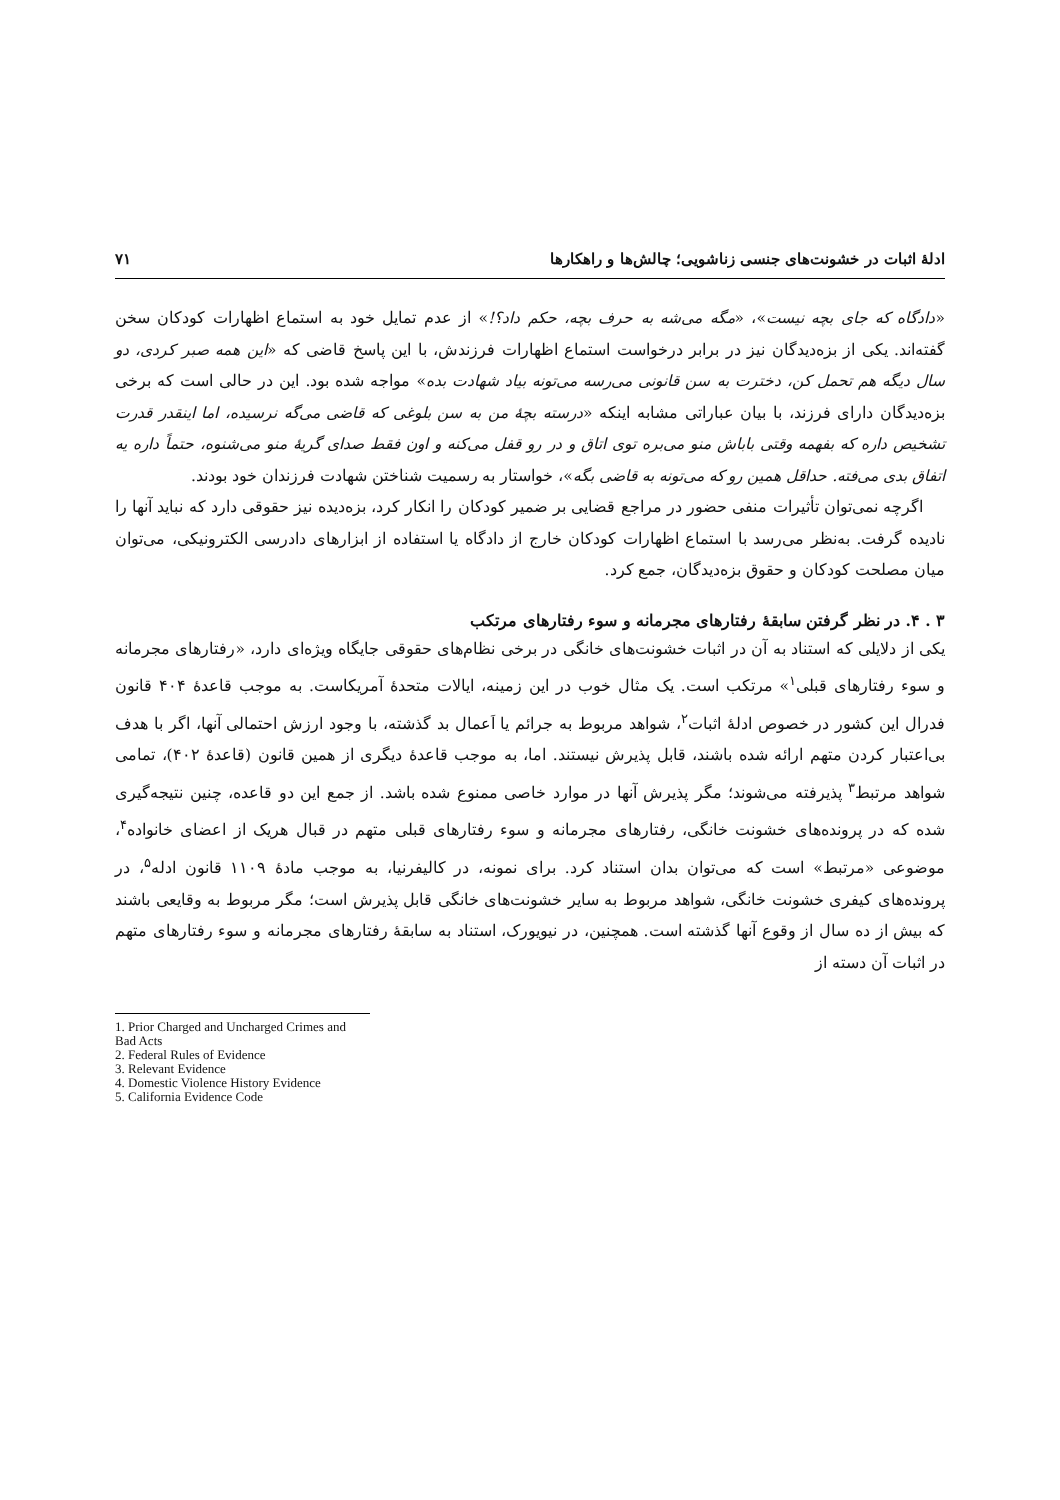ادلهٔ اثبات در خشونت‌های جنسی زناشویی؛ چالش‌ها و راهکارها ۷۱
«دادگاه که جای بچه نیست»، «مگه می‌شه به حرف بچه، حکم داد؟!» از عدم تمایل خود به استماع اظهارات کودکان سخن گفته‌اند. یکی از بزه‌دیدگان نیز در برابر درخواست استماع اظهارات فرزندش، با این پاسخ قاضی که «این همه صبر کردی، دو سال دیگه هم تحمل کن، دخترت به سن قانونی می‌رسه می‌تونه بیاد شهادت بده» مواجه شده بود. این در حالی است که برخی بزه‌دیدگان دارای فرزند، با بیان عباراتی مشابه اینکه «درسته بچهٔ من به سن بلوغی که قاضی می‌گه نرسیده، اما اینقدر قدرت تشخیص داره که بفهمه وقتی باباش منو می‌بره توی اتاق و در رو قفل می‌کنه و اون فقط صدای گریهٔ منو می‌شنوه، حتماً داره یه اتفاق بدی می‌فته. حداقل همین رو که می‌تونه به قاضی بگه»، خواستار به رسمیت شناختن شهادت فرزندان خود بودند.
اگرچه نمی‌توان تأثیرات منفی حضور در مراجع قضایی بر ضمیر کودکان را انکار کرد، بزه‌دیده نیز حقوقی دارد که نباید آنها را نادیده گرفت. به‌نظر می‌رسد با استماع اظهارات کودکان خارج از دادگاه یا استفاده از ابزارهای دادرسی الکترونیکی، می‌توان میان مصلحت کودکان و حقوق بزه‌دیدگان، جمع کرد.
۳ . ۴. در نظر گرفتن سابقهٔ رفتارهای مجرمانه و سوء رفتارهای مرتکب
یکی از دلایلی که استناد به آن در اثبات خشونت‌های خانگی در برخی نظام‌های حقوقی جایگاه ویژه‌ای دارد، «رفتارهای مجرمانه و سوء رفتارهای قبلی<sup>۱</sup>» مرتکب است. یک مثال خوب در این زمینه، ایالات متحدهٔ آمریکاست. به موجب قاعدهٔ ۴۰۴ قانون فدرال این کشور در خصوص ادلهٔ اثبات<sup>۲</sup>، شواهد مربوط به جرائم یا اَعمال بد گذشته، با وجود ارزش احتمالی آنها، اگر با هدف بی‌اعتبار کردن متهم ارائه شده باشند، قابل پذیرش نیستند. اما، به موجب قاعدهٔ دیگری از همین قانون (قاعدهٔ ۴۰۲)، تمامی شواهد مرتبط<sup>۳</sup> پذیرفته می‌شوند؛ مگر پذیرش آنها در موارد خاصی ممنوع شده باشد. از جمع این دو قاعده، چنین نتیجه‌گیری شده که در پرونده‌های خشونت خانگی، رفتارهای مجرمانه و سوء رفتارهای قبلی متهم در قبال هریک از اعضای خانواده<sup>۴</sup>، موضوعی «مرتبط» است که می‌توان بدان استناد کرد. برای نمونه، در کالیفرنیا، به موجب مادهٔ ۱۱۰۹ قانون ادله<sup>۵</sup>، در پرونده‌های کیفری خشونت خانگی، شواهد مربوط به سایر خشونت‌های خانگی قابل پذیرش است؛ مگر مربوط به وقایعی باشند که بیش از ده سال از وقوع آنها گذشته است. همچنین، در نیویورک، استناد به سابقهٔ رفتارهای مجرمانه و سوء رفتارهای متهم در اثبات آن دسته از
1. Prior Charged and Uncharged Crimes and Bad Acts
2. Federal Rules of Evidence
3. Relevant Evidence
4. Domestic Violence History Evidence
5. California Evidence Code